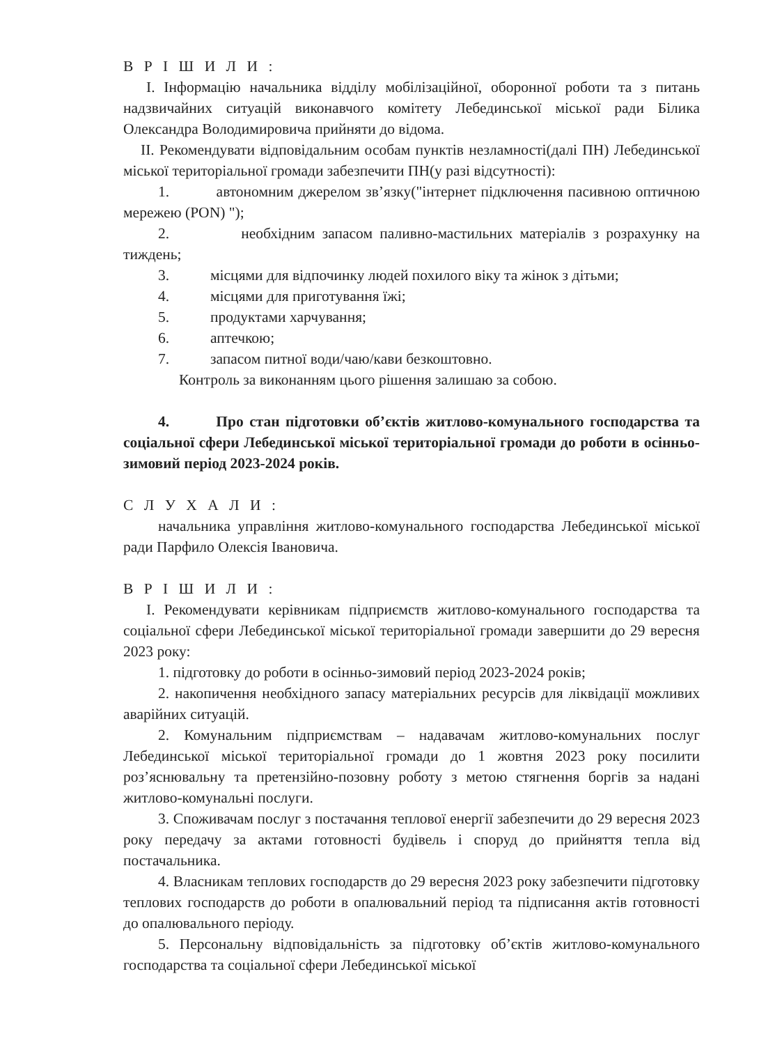В Р І Ш И Л И :
І. Інформацію начальника відділу мобілізаційної, оборонної роботи та з питань надзвичайних ситуацій виконавчого комітету Лебединської міської ради Білика Олександра Володимировича прийняти до відома.
ІІ. Рекомендувати відповідальним особам пунктів незламності(далі ПН) Лебединської міської територіальної громади забезпечити ПН(у разі відсутності):
1. автономним джерелом зв’язку("інтернет підключення пасивною оптичною мережею (PON) ");
2. необхідним запасом паливно-мастильних матеріалів з розрахунку на тиждень;
3. місцями для відпочинку людей похилого віку та жінок з дітьми;
4. місцями для приготування їжі;
5. продуктами харчування;
6. аптечкою;
7. запасом питної води/чаю/кави безкоштовно.
Контроль за виконанням цього рішення залишаю за собою.
4. Про стан підготовки об’єктів житлово-комунального господарства та соціальної сфери Лебединської міської територіальної громади до роботи в осінньо-зимовий період 2023-2024 років.
С Л У Х А Л И :
начальника управління житлово-комунального господарства Лебединської міської ради Парфило Олексія Івановича.
В Р І Ш И Л И :
І. Рекомендувати керівникам підприємств житлово-комунального господарства та соціальної сфери Лебединської міської територіальної громади завершити до 29 вересня 2023 року:
1. підготовку до роботи в осінньо-зимовий період 2023-2024 років;
2. накопичення необхідного запасу матеріальних ресурсів для ліквідації можливих аварійних ситуацій.
2. Комунальним підприємствам – надавачам житлово-комунальних послуг Лебединської міської територіальної громади до 1 жовтня 2023 року посилити роз’яснювальну та претензійно-позовну роботу з метою стягнення боргів за надані житлово-комунальні послуги.
3. Споживачам послуг з постачання теплової енергії забезпечити до 29 вересня 2023 року передачу за актами готовності будівель і споруд до прийняття тепла від постачальника.
4. Власникам теплових господарств до 29 вересня 2023 року забезпечити підготовку теплових господарств до роботи в опалювальний період та підписання актів готовності до опалювального періоду.
5. Персональну відповідальність за підготовку об’єктів житлово-комунального господарства та соціальної сфери Лебединської міської